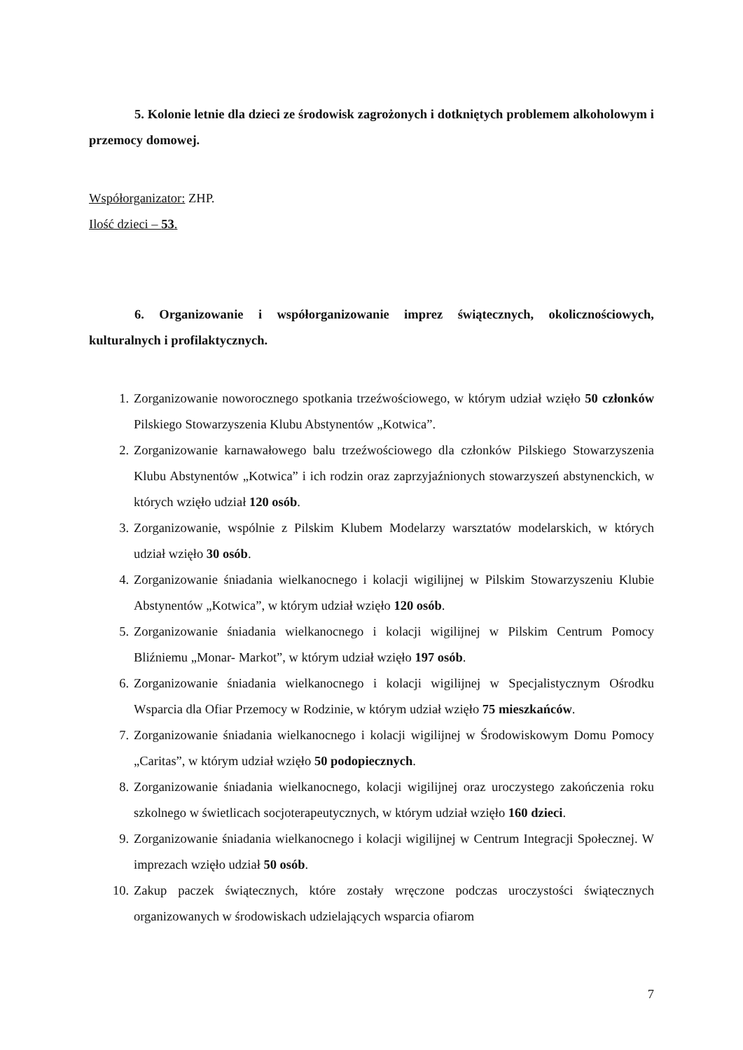5. Kolonie letnie dla dzieci ze środowisk zagrożonych i dotkniętych problemem alkoholowym i przemocy domowej.
Współorganizator: ZHP.
Ilość dzieci – 53.
6. Organizowanie i współorganizowanie imprez świątecznych, okolicznościowych, kulturalnych i profilaktycznych.
1. Zorganizowanie noworocznego spotkania trzeźwościowego, w którym udział wzięło 50 członków Pilskiego Stowarzyszenia Klubu Abstynentów „Kotwica”.
2. Zorganizowanie karnawałowego balu trzeźwościowego dla członków Pilskiego Stowarzyszenia Klubu Abstynentów „Kotwica” i ich rodzin oraz zaprzyjaźnionych stowarzyszeń abstynenckich, w których wzięło udział 120 osób.
3. Zorganizowanie, wspólnie z Pilskim Klubem Modelarzy warsztatów modelarskich, w których udział wzięło 30 osób.
4. Zorganizowanie śniadania wielkanocnego i kolacji wigilijnej w Pilskim Stowarzyszeniu Klubie Abstynentów „Kotwica”, w którym udział wzięło 120 osób.
5. Zorganizowanie śniadania wielkanocnego i kolacji wigilijnej w Pilskim Centrum Pomocy Bliźniemu „Monar- Markot”, w którym udział wzięło 197 osób.
6. Zorganizowanie śniadania wielkanocnego i kolacji wigilijnej w Specjalistycznym Ośrodku Wsparcia dla Ofiar Przemocy w Rodzinie, w którym udział wzięło 75 mieszkańców.
7. Zorganizowanie śniadania wielkanocnego i kolacji wigilijnej w Środowiskowym Domu Pomocy „Caritas”, w którym udział wzięło 50 podopiecznych.
8. Zorganizowanie śniadania wielkanocnego, kolacji wigilijnej oraz uroczystego zakończenia roku szkolnego w świetlicach socjoterapeutycznych, w którym udział wzięło 160 dzieci.
9. Zorganizowanie śniadania wielkanocnego i kolacji wigilijnej w Centrum Integracji Społecznej. W imprezach wzięło udział 50 osób.
10. Zakup paczek świątecznych, które zostały wręczone podczas uroczystości świątecznych organizowanych w środowiskach udzielających wsparcia ofiarom
7